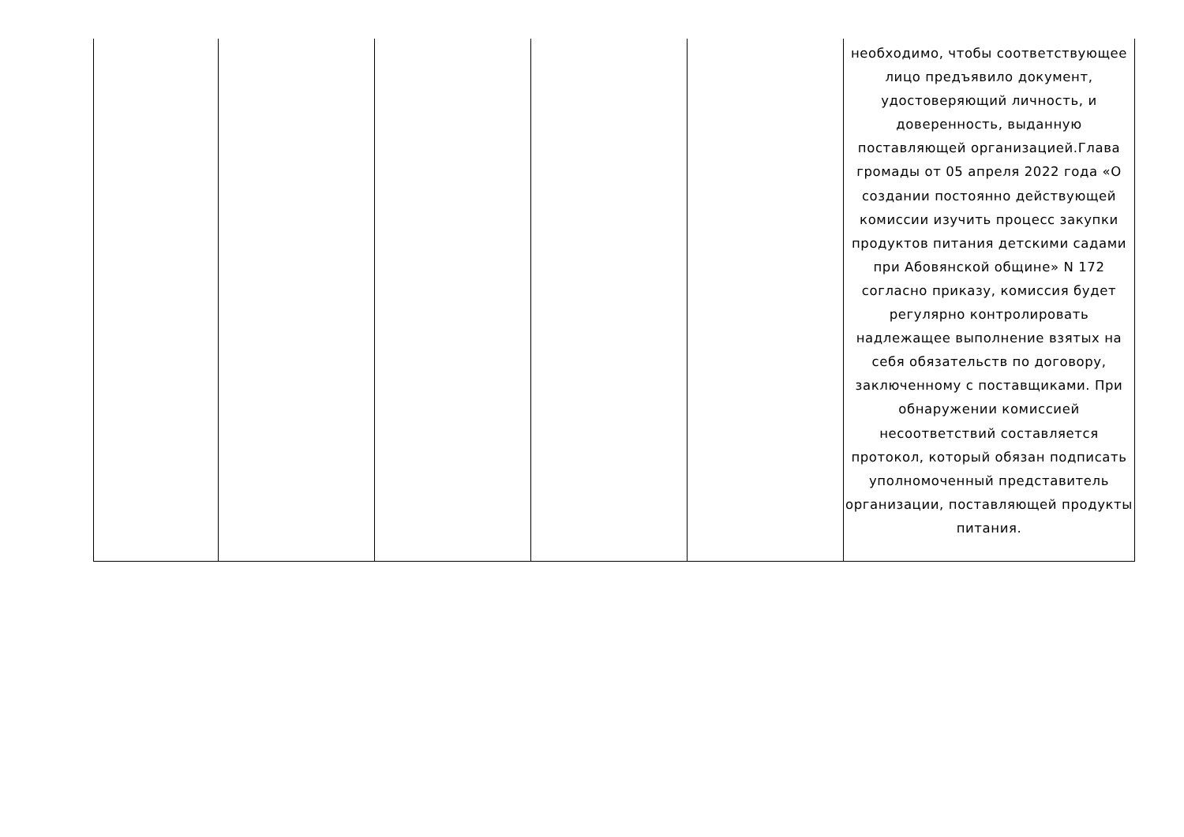| | | | | | необходимо, чтобы соответствующее лицо предъявило документ, удостоверяющий личность, и доверенность, выданную поставляющей организацией.Глава громады от 05 апреля 2022 года «О создании постоянно действующей комиссии изучить процесс закупки продуктов питания детскими садами при Абовянской общине» N 172 согласно приказу, комиссия будет регулярно контролировать надлежащее выполнение взятых на себя обязательств по договору, заключенному с поставщиками. При обнаружении комиссией несоответствий составляется протокол, который обязан подписать уполномоченный представитель организации, поставляющей продукты питания. |